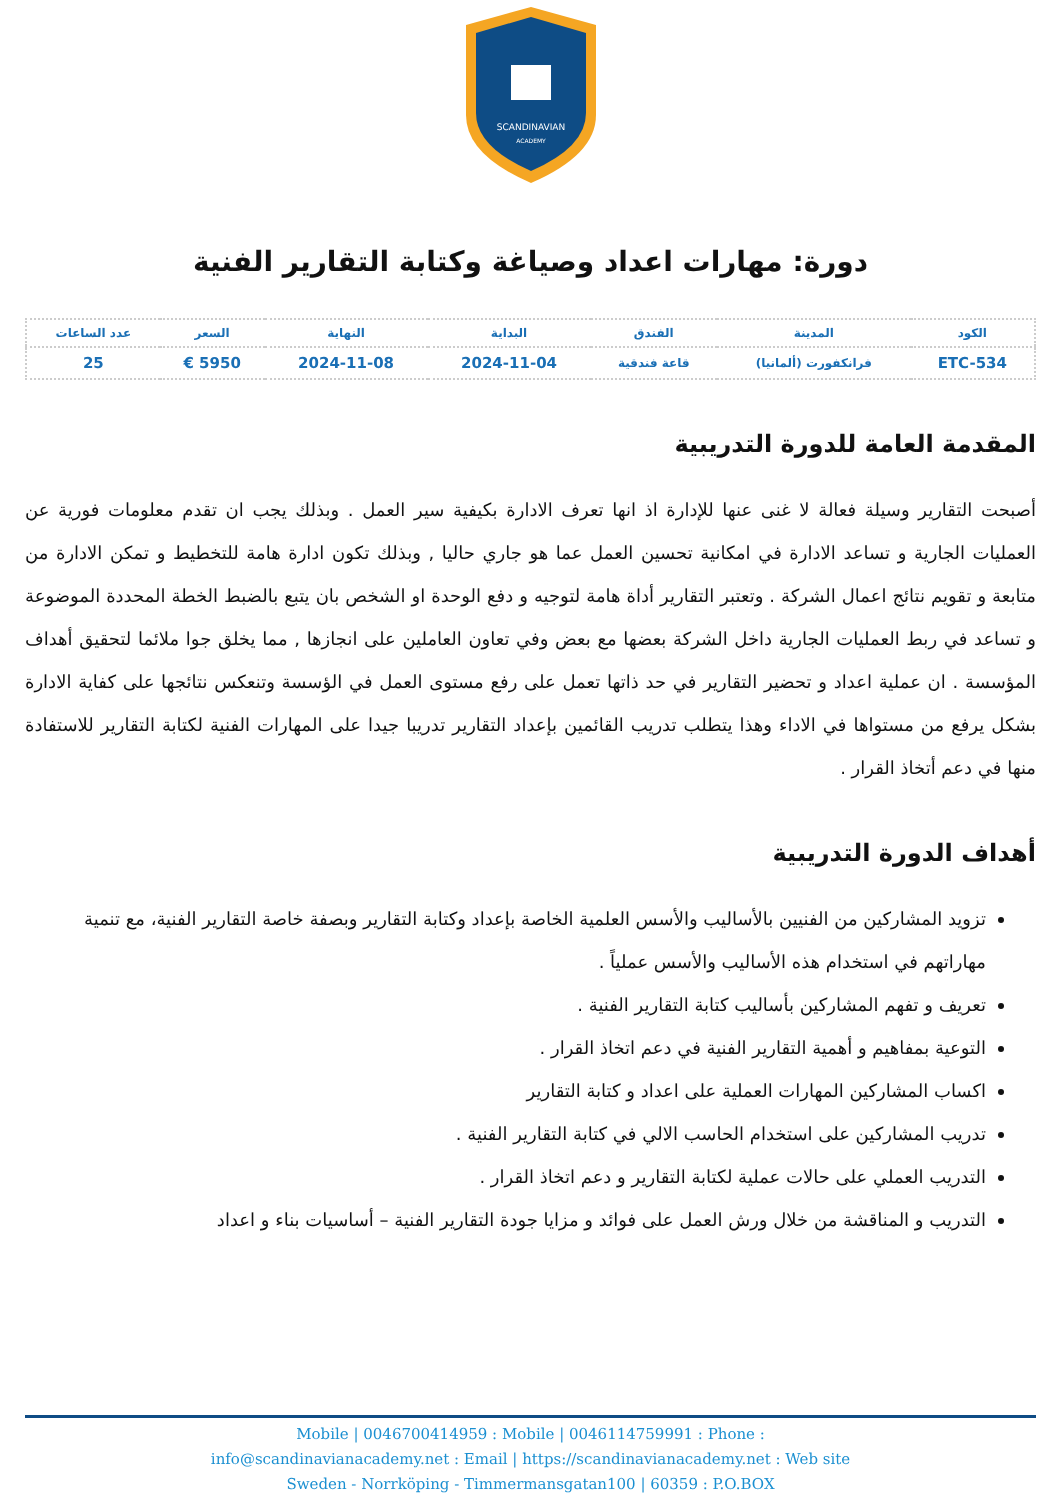SCANDINAVIAN
ACADEMY
دورة: مهارات اعداد وصياغة وكتابة التقارير الفنية
| الكود | المدينة | الفندق | البداية | النهاية | السعر | عدد الساعات |
| --- | --- | --- | --- | --- | --- | --- |
| ETC-534 | فرانكفورت (ألمانيا) | قاعة فندقية | 2024-11-04 | 2024-11-08 | 5950 € | 25 |
المقدمة العامة للدورة التدريبية
أصبحت التقارير وسيلة فعالة لا غنى عنها للإدارة اذ انها تعرف الادارة بكيفية سير العمل . وبذلك يجب ان تقدم معلومات فورية عن العمليات الجارية و تساعد الادارة في امكانية تحسين العمل عما هو جاري حاليا , وبذلك تكون ادارة هامة للتخطيط و تمكن الادارة من متابعة و تقويم نتائج اعمال الشركة . وتعتبر التقارير أداة هامة لتوجيه و دفع الوحدة او الشخص بان يتبع بالضبط الخطة المحددة الموضوعة و تساعد في ربط العمليات الجارية داخل الشركة بعضها مع بعض وفي تعاون العاملين على انجازها , مما يخلق جوا ملائما لتحقيق أهداف المؤسسة . ان عملية اعداد و تحضير التقارير في حد ذاتها تعمل على رفع مستوى العمل في الؤسسة وتنعكس نتائجها على كفاية الادارة بشكل يرفع من مستواها في الاداء وهذا يتطلب تدريب القائمين بإعداد التقارير تدريبا جيدا على المهارات الفنية لكتابة التقارير للاستفادة منها في دعم أتخاذ القرار .
أهداف الدورة التدريبية
تزويد المشاركين من الفنيين بالأساليب والأسس العلمية الخاصة بإعداد وكتابة التقارير وبصفة خاصة التقارير الفنية، مع تنمية مهاراتهم في استخدام هذه الأساليب والأسس عملياً .
تعريف و تفهم المشاركين بأساليب كتابة التقارير الفنية .
التوعية بمفاهيم و أهمية التقارير الفنية في دعم اتخاذ القرار .
اكساب المشاركين المهارات العملية على اعداد و كتابة التقارير
تدريب المشاركين على استخدام الحاسب الالي في كتابة التقارير الفنية .
التدريب العملي على حالات عملية لكتابة التقارير و دعم اتخاذ القرار .
التدريب و المناقشة من خلال ورش العمل على فوائد و مزايا جودة التقارير الفنية – أساسيات بناء و اعداد
Mobile | 0046700414959 : Mobile | 0046114759991 : Phone :
info@scandinavianacademy.net : Email | https://scandinavianacademy.net : Web site
Sweden - Norrköping - Timmermansgatan100 | 60359 : P.O.BOX